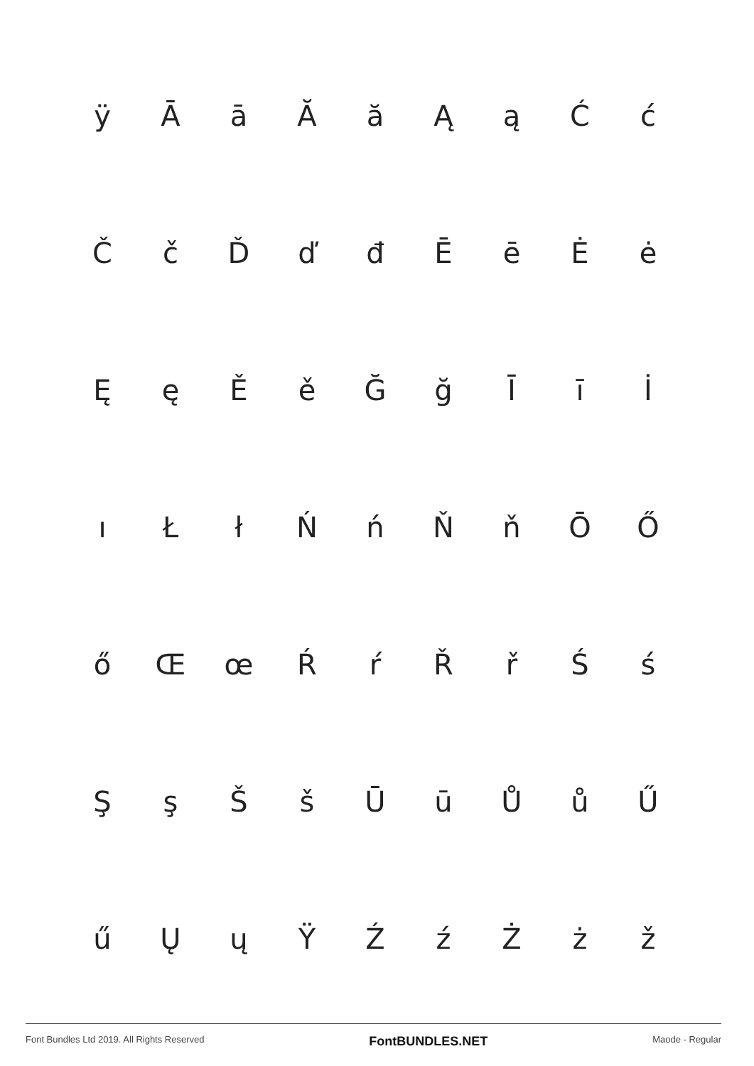| ÿ | Ā | ā | Ă | ă | Ą | ą | Ć | ć |
| Č | č | Ď | ď | đ | Ē | ē | Ė | ė |
| Ę | ę | Ě | ě | Ğ | ğ | Ī | ī | İ |
| ı | Ł | ł | Ń | ń | Ň | ň | Ō | Ő |
| ő | Œ | œ | Ŕ | ŕ | Ř | ř | Ś | ś |
| Ş | ş | Š | š | Ū | ū | Ů | ů | Ű |
| ű | Ų | ų | Ÿ | Ź | ź | Ż | ż | ž |
Font Bundles Ltd 2019. All Rights Reserved FontBUNDLES.NET Maode - Regular